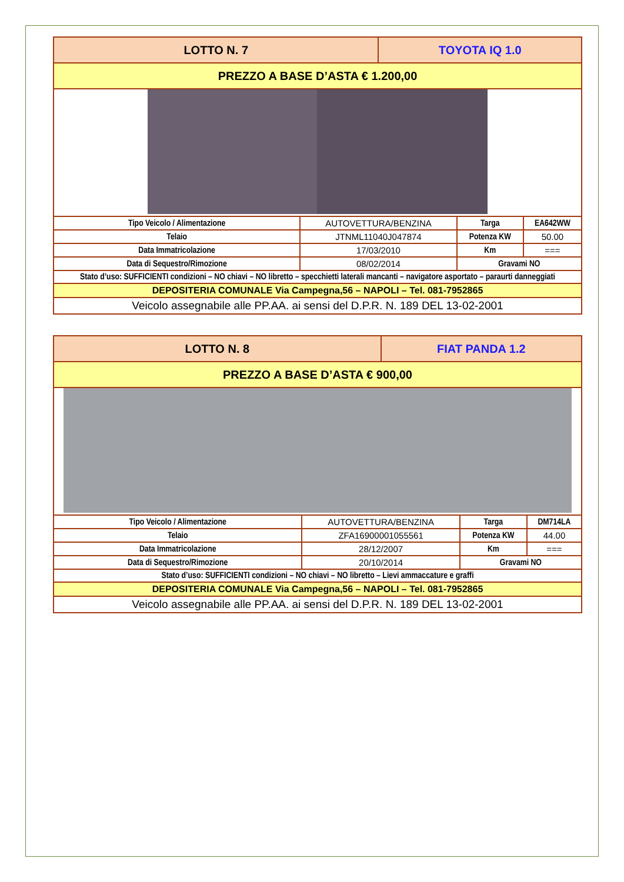| LOTTO N. 7 | | TOYOTA IQ 1.0 | | |
| PREZZO A BASE D’ASTA € 1.200,00 | | | | |
| Tipo Veicolo / Alimentazione | AUTOVETTURA/BENZINA | | Targa | EA642WW |
| Telaio | JTNML11040J047874 | | Potenza KW | 50.00 |
| Data Immatricolazione | 17/03/2010 | | Km | === |
| Data di Sequestro/Rimozione | 08/02/2014 | | Gravami NO | |
| Stato d’uso: SUFFICIENTI condizioni – NO chiavi – NO libretto – specchietti laterali mancanti – navigatore asportato – paraurti danneggiati | | | | |
| DEPOSITERIA COMUNALE Via Campegna,56 – NAPOLI – Tel. 081-7952865 | | | | |
| Veicolo assegnabile alle PP.AA. ai sensi del D.P.R. N. 189 DEL 13-02-2001 | | | | |
| LOTTO N. 8 | | FIAT PANDA 1.2 | | |
| PREZZO A BASE D’ASTA € 900,00 | | | | |
| Tipo Veicolo / Alimentazione | AUTOVETTURA/BENZINA | | Targa | DM714LA |
| Telaio | ZFA16900001055561 | | Potenza KW | 44.00 |
| Data Immatricolazione | 28/12/2007 | | Km | === |
| Data di Sequestro/Rimozione | 20/10/2014 | | Gravami NO | |
| Stato d’uso: SUFFICIENTI condizioni – NO chiavi – NO libretto – Lievi ammaccature e graffi | | | | |
| DEPOSITERIA COMUNALE Via Campegna,56 – NAPOLI – Tel. 081-7952865 | | | | |
| Veicolo assegnabile alle PP.AA. ai sensi del D.P.R. N. 189 DEL 13-02-2001 | | | | |